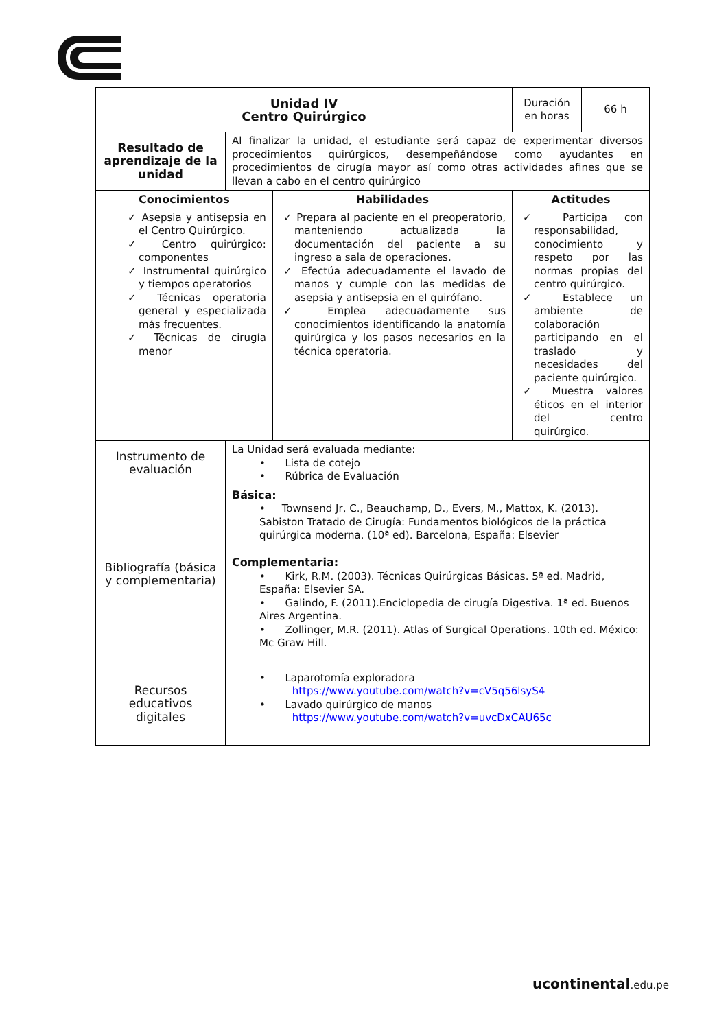| Unidad IV Centro Quirúrgico | | | Duración en horas | 66 h |
| Resultado de aprendizaje de la unidad | Al finalizar la unidad, el estudiante será capaz de experimentar diversos procedimientos quirúrgicos, desempeñándose como ayudantes en procedimientos de cirugía mayor así como otras actividades afines que se llevan a cabo en el centro quirúrgico | | | |
| Conocimientos | | Habilidades | Actitudes | |
| ✓ Asepsia y antisepsia en el Centro Quirúrgico. ✓ Centro quirúrgico: componentes ✓ Instrumental quirúrgico y tiempos operatorios ✓ Técnicas operatoria general y especializada más frecuentes. ✓ Técnicas de cirugía menor | | ✓ Prepara al paciente en el preoperatorio, manteniendo actualizada la documentación del paciente a su ingreso a sala de operaciones. ✓ Efectúa adecuadamente el lavado de manos y cumple con las medidas de asepsia y antisepsia en el quirófano. ✓ Emplea adecuadamente sus conocimientos identificando la anatomía quirúrgica y los pasos necesarios en la técnica operatoria. | ✓ Participa con responsabilidad, conocimiento y respeto por las normas propias del centro quirúrgico. ✓ Establece un ambiente de colaboración participando en el traslado y necesidades del paciente quirúrgico. ✓ Muestra valores éticos en el interior del centro quirúrgico. | |
| Instrumento de evaluación | La Unidad será evaluada mediante: • Lista de cotejo • Rúbrica de Evaluación | | | |
| Bibliografía (básica y complementaria) | Básica: • Townsend Jr, C., Beauchamp, D., Evers, M., Mattox, K. (2013). Sabiston Tratado de Cirugía: Fundamentos biológicos de la práctica quirúrgica moderna. (10ª ed). Barcelona, España: Elsevier Complementaria: • Kirk, R.M. (2003). Técnicas Quirúrgicas Básicas. 5ª ed. Madrid, España: Elsevier SA. • Galindo, F. (2011).Enciclopedia de cirugía Digestiva. 1ª ed. Buenos Aires Argentina. • Zollinger, M.R. (2011). Atlas of Surgical Operations. 10th ed. México: Mc Graw Hill. | | | |
| Recursos educativos digitales | • Laparotomía exploradora https://www.youtube.com/watch?v=cV5q56lsyS4 • Lavado quirúrgico de manos https://www.youtube.com/watch?v=uvcDxCAU65c | | | |
ucontinental.edu.pe